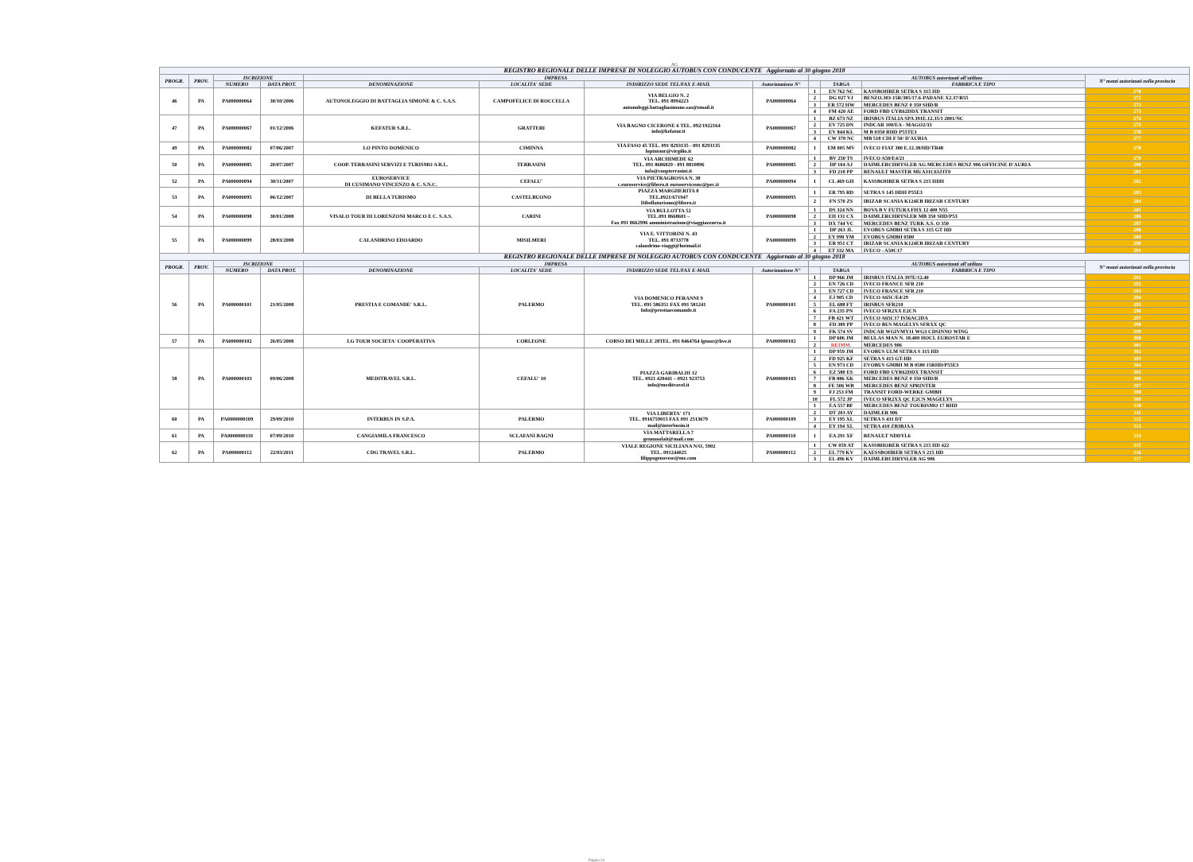AG
| REGISTRO REGIONALE DELLE IMPRESE DI NOLEGGIO AUTOBUS CON CONDUCENTE Aggiornato al 30 giugno 2018 | | | | | | | | | | | |
| PROGR. | PROV. | ISCRIZIONE | | IMPRESA | | | | AUTOBUS autorizzati all'utilizzo | | | N° mezzi autorizzati nella provincia |
| | | NUMERO | DATA PROT. | DENOMINAZIONE | LOCALITA' SEDE | INDIRIZZO SEDE TEL/FAX E-MAIL | Autorizzazione N° | | TARGA | FABBRICA E TIPO | |
| 46 | PA | PA000000064 | 30/10/2006 | AUTONOLEGGIO DI BATTAGLIA SIMONE & C. S.A.S. | CAMPOFELICE DI ROCCELLA | VIA BELGIO N. 2 TEL. 091 8994223 autonoleggi.battagliasimone.sas@email.it | PA000000064 | 1 | EN 762 NC | KASSBOHRER SETRA S 315 HD | 270 |
| | | | | | | | | 2 | DG 027 VJ | BENZO.303-15R/385/17.6-PADANE X2.37/R55 | 271 |
| | | | | | | | | 3 | ER 572 HW | MERCEDES BENZ 0 350 SHD/R | 272 |
| | | | | | | | | 4 | FM 420 AE | FORD FBD UYR62DDX TRANSIT | 273 |
| 47 | PA | PA000000067 | 01/12/2006 | KEFATUR S.R.L. | GRATTERI | VIA BAGNO CICERONE 6 TEL. 092/1922164 info@kefatur.it | PA000000067 | 1 | BZ 673 NZ | IRISBUS ITALIA SPA 391E.12.35/1 2001/NC | 274 |
| | | | | | | | | 2 | EV 725 DN | INDCAR 100/EA - MAGO2/33 | 275 |
| | | | | | | | | 3 | EV 844 KL | M B 0350 RHD P55TE3 | 276 |
| | | | | | | | | 4 | CW 370 NC | MB 518 CDI F 50/ D'AURIA | 277 |
| 49 | PA | PA000000082 | 07/06/2007 | LO PINTO DOMENICO | CIMINNA | VIA FASO 45 TEL. 091 8293135 - 091 8293135 lopintour@virgilio.it | PA000000082 | 1 | EM 005 MV | IVECO FIAT 380 E.12.38/HD/TR48 | 278 |
| 50 | PA | PA000000085 | 20/07/2007 | COOP. TERRASINI SERVIZI E TURISMO A R.L. | TERRASINI | VIA ARCHIMEDE 62 TEL. 091 8686829 - 091 8810896 info@coopterrasini.it | PA000000085 | 1 | BV 250 TS | IVECO A50/E4/21 | 279 |
| | | | | | | | | 2 | DP 104 AJ | DAIMLERCHRYSLER AG MERCEDES BENZ 906 OFFICINE D'AURIA | 280 |
| | | | | | | | | 3 | FD 210 PP | RENAULT MASTER MUA31C63J3T0 | 281 |
| 52 | PA | PA000000094 | 30/11/2007 | EUROSERVICE DI CUSIMANO VINCENZO & C. S.N.C. | CEFALU' | VIA PIETRAGROSSA N. 38 c.euroservice@libero.it euroservicesnc@pec.it | PA000000094 | 1 | CL 469 GH | KASSBOHRER SETRA S 215 HDH | 282 |
| 53 | PA | PA000000095 | 06/12/2007 | DI BELLA TURISMO | CASTELBUONO | PIAZZA MARGHERITA 8 TEL.0921/671947 Dibellaturismo@libero.it | PA000000095 | 1 | ER 795 RD | SETRA S 145 HDH P55E3 | 283 |
| | | | | | | | | 2 | FN 570 ZS | IRIZAR SCANIA K124EB IRIZAR CENTURY | 284 |
| 54 | PA | PA000000098 | 30/01/2008 | VISALO TOUR DI LORENZONI MARCO E C. S.A.S. | CARINI | VIA BULLOTTA 52 TEL.091 8668601 – Fax 091 8662996 amministrazione@viaggiazzurra.it | PA000000098 | 1 | DS 324 NN | BOVA B V FUTURA FHX 12 400 N55 | 285 |
| | | | | | | | | 2 | EH 131 CX | DAIMLERCHRYSLER MB 350 SHD/P53 | 286 |
| | | | | | | | | 3 | DX 744 VC | MERCEDES BENZ TURK A.S. O 350 | 287 |
| 55 | PA | PA000000099 | 28/03/2008 | CALANDRINO EDOARDO | MISILMERI | VIA E. VITTORINI N. 43 TEL. 091 8733778 calandrino-viaggi@hotmail.it | PA000000099 | 1 | DP 263 JL | EVOBUS GMBH SETRA S 315 GT HD | 288 |
| | | | | | | | | 2 | EY 990 YM | EVOBUS GMBH 0580 | 289 |
| | | | | | | | | 3 | ER 951 CT | IRIZAR SCANIA K124EB IRIZAR CENTURY | 290 |
| | | | | | | | | 4 | ET 332 MA | IVECO - A50C17 | 291 |
| REGISTRO REGIONALE DELLE IMPRESE DI NOLEGGIO AUTOBUS CON CONDUCENTE Aggiornato al 30 giugno 2018 | | | | | | | | | | | |
| PROGR. | PROV. | ISCRIZIONE | | IMPRESA | | | | AUTOBUS autorizzati all'utilizzo | | | N° mezzi autorizzati nella provincia |
| | | NUMERO | DATA PROT. | DENOMINAZIONE | LOCALITA' SEDE | INDIRIZZO SEDE TEL/FAX E-MAIL | Autorizzazione N° | | TARGA | FABBRICA E TIPO | |
| 56 | PA | PA000000101 | 21/05/2008 | PRESTIA E COMANDE' S.R.L. | PALERMO | VIA DOMENICO PERANNI 9 TEL. 091 586351 FAX 091 581241 Info@prestiaecomande.it | PA000000101 | 1 | DP 966 JM | IRISBUS ITALIA 397E/12.40 | 291 |
| | | | | | | | | 2 | EN 726 CD | IVECO FRANCE SFR 210 | 292 |
| | | | | | | | | 3 | EN 727 CD | IVECO FRANCE SFR 210 | 293 |
| | | | | | | | | 4 | EJ 905 CD | IVECO A65C/E4/29 | 294 |
| | | | | | | | | 5 | EL 688 FT | IRISBUS SFR210 | 295 |
| | | | | | | | | 6 | FA 235 PN | IVECO SFR2XX E2CN | 296 |
| | | | | | | | | 7 | FB 421 WT | IVECO A65C17 IS56AC2DA | 297 |
| | | | | | | | | 8 | FD 389 PP | IVECO BUS MAGELYS SFRXX QC | 298 |
| | | | | | | | | 9 | FK 574 SV | INDCAR WGIVMY11 WG3 CDSINNO WING | 299 |
| 57 | PA | PA000000102 | 26/05/2008 | LG TOUR SOCIETA' COOPERATIVA | CORLEONE | CORSO DEI MILLE 28TEL. 091 8464764 lgtour@live.it | PA000000102 | 1 | DP 606 JM | BEULAS MAN N. 18.400 HOCL EUROSTAR E | 300 |
| | | | | | | | | 2 | REIMM. | MERCEDES 906 | 301 |
| 58 | PA | PA000000103 | 09/06/2008 | MEDITRAVEL S.R.L. | CEFALU' 10 | PIAZZA GARIBALDI 12 TEL. 0921 420441 – 0921 923753 info@meditravel.it | PA000000103 | 1 | DP 959 JM | EVOBUS ULM SETRA S 315 HD | 302 |
| | | | | | | | | 2 | FD 925 KF | SETRA S 415 GT-HD | 303 |
| | | | | | | | | 5 | EN 973 CD | EVOBUS GMBH M B 0580 15RHD/P55E3 | 304 |
| | | | | | | | | 6 | EZ 580 ES | FORD FBD UYR62DDX TRANSIT | 305 |
| | | | | | | | | 7 | FB 886 XK | MERCEDES BENZ 0 350 SHD/R | 306 |
| | | | | | | | | 8 | FE 506 WB | MERCEDES BENZ SPRINTER | 307 |
| | | | | | | | | 9 | FJ 253 FM | TRANSIT FORD-WERKE GMBH | 308 |
| | | | | | | | | 10 | FL 572 JP | IVECO SFR2XX QC E2CN MAGELYS | 309 |
| | | | | | | | | 1 | EA 557 BF | MERCEDES BENZ TOURISMO 17 RHD | 310 |
| 60 | PA | PA0000000109 | 29/09/2010 | INTERBUS IN S.P.A. | PALERMO | VIA LIBERTA' 171 TEL. 0916759015 FAX 091 2513679 mail@interbusin.it | PA000000109 | 2 | DT 203 AY | DAIMLER 906 | 311 |
| | | | | | | | | 3 | EY 195 XL | SETRA S 431 DT | 312 |
| | | | | | | | | 4 | EY 194 XL | SETRA 410 ZB3BJAA | 313 |
| 61 | PA | PA0000000110 | 07/09/2010 | CANGIAMILA FRANCESCO | SCLAFANI BAGNI | VIA MATTARELLA 7 gennusolait@mail.com | PA000000110 | 1 | EA 291 XF | RENAULT NDDYL6 | 314 |
| 62 | PA | PA000000112 | 22/03/2011 | CDG TRAVEL S.R.L. | PALERMO | VIALE REGIONE SICILIANA N/O, 5902 TEL. 091244025 filippogenovese@me.com | PA000000112 | 1 | CW 059 AT | KASSBHORER SETRA S 215 HD 422 | 315 |
| | | | | | | | | 2 | EL 779 KV | KAESSBOHRER SETRA S 215 HD | 316 |
| | | | | | | | | 3 | EL 496 KV | DAIMLERCHRYSLER AG 906 | 317 |
Pagina 24